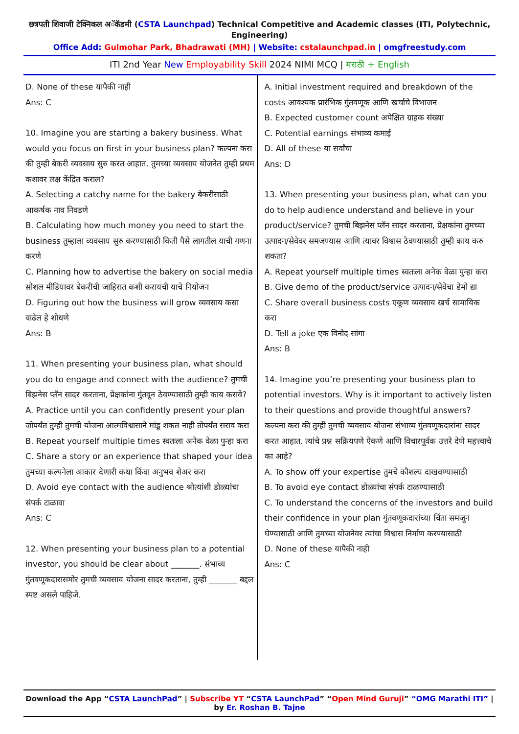छत्रपती शिवाजी टेक्निकल अॅकॅडमी (CSTA Launchpad) Technical Competitive and Academic classes (ITI, Polytechnic, Engineering)
Office Add: Gulmohar Park, Bhadrawati (MH) | Website: cstalaunchpad.in | omgfreestudy.com
ITI 2nd Year New Employability Skill 2024 NIMI MCQ | मराठी + English
D. None of these यापैकी नाही
Ans: C
10. Imagine you are starting a bakery business. What would you focus on first in your business plan? कल्पना करा की तुम्ही बेकरी व्यवसाय सुरु करत आहात. तुमच्या व्यवसाय योजनेत तुम्ही प्रथम कशावर लक्ष केंद्रित कराल?
A. Selecting a catchy name for the bakery बेकरीसाठी आकर्षक नाव निवडणे
B. Calculating how much money you need to start the business तुम्हाला व्यवसाय सुरु करण्यासाठी किती पैसे लागतील याची गणना करणे
C. Planning how to advertise the bakery on social media सोशल मीडियावर बेकरीची जाहिरात कशी करायची याचे नियोजन
D. Figuring out how the business will grow व्यवसाय कसा वाढेल हे शोधणे
Ans: B
11. When presenting your business plan, what should you do to engage and connect with the audience? तुमची बिझनेस प्लॅन सादर करताना, प्रेक्षकांना गुंतवून ठेवण्यासाठी तुम्ही काय करावे?
A. Practice until you can confidently present your plan जोपर्यंत तुम्ही तुमची योजना आत्मविश्वासाने मांडू शकत नाही तोपर्यंत सराव करा
B. Repeat yourself multiple times स्वतःला अनेक वेळा पुन्हा करा
C. Share a story or an experience that shaped your idea तुमच्या कल्पनेला आकार देणारी कथा किंवा अनुभव शेअर करा
D. Avoid eye contact with the audience श्रोत्यांशी डोळ्यांचा संपर्क टाळावा
Ans: C
12. When presenting your business plan to a potential investor, you should be clear about _______. संभाव्य गुंतवणूकदारासमोर तुमची व्यवसाय योजना सादर करताना, तुम्ही _______ बद्दल स्पष्ट असले पाहिजे.
A. Initial investment required and breakdown of the costs आवश्यक प्रारंभिक गुंतवणूक आणि खर्चाचे विभाजन
B. Expected customer count अपेक्षित ग्राहक संख्या
C. Potential earnings संभाव्य कमाई
D. All of these या सर्वांचा
Ans: D
13. When presenting your business plan, what can you do to help audience understand and believe in your product/service? तुमची बिझनेस प्लॅन सादर करताना, प्रेक्षकांना तुमच्या उत्पादन/सेवेवर समजण्यास आणि त्यावर विश्वास ठेवण्यासाठी तुम्ही काय करु शकता?
A. Repeat yourself multiple times स्वतःला अनेक वेळा पुन्हा करा
B. Give demo of the product/service उत्पादन/सेवेचा डेमो द्या
C. Share overall business costs एकूण व्यवसाय खर्च सामायिक करा
D. Tell a joke एक विनोद सांगा
Ans: B
14. Imagine you’re presenting your business plan to potential investors. Why is it important to actively listen to their questions and provide thoughtful answers? कल्पना करा की तुम्ही तुमची व्यवसाय योजना संभाव्य गुंतवणूकदारांना सादर करत आहात. त्यांचे प्रश्न सक्रियपणे ऐकणे आणि विचारपूर्वक उत्तरे देणे महत्त्वाचे का आहे?
A. To show off your expertise तुमचे कौशल्य दाखवण्यासाठी
B. To avoid eye contact डोळ्यांचा संपर्क टाळण्यासाठी
C. To understand the concerns of the investors and build their confidence in your plan गुंतवणूकदारांच्या चिंता समजून घेण्यासाठी आणि तुमच्या योजनेवर त्यांचा विश्वास निर्माण करण्यासाठी
D. None of these यापैकी नाही
Ans: C
Download the App “CSTA LaunchPad” | Subscribe YT “CSTA LaunchPad” “Open Mind Guruji” “OMG Marathi ITI” | by Er. Roshan B. Tajne